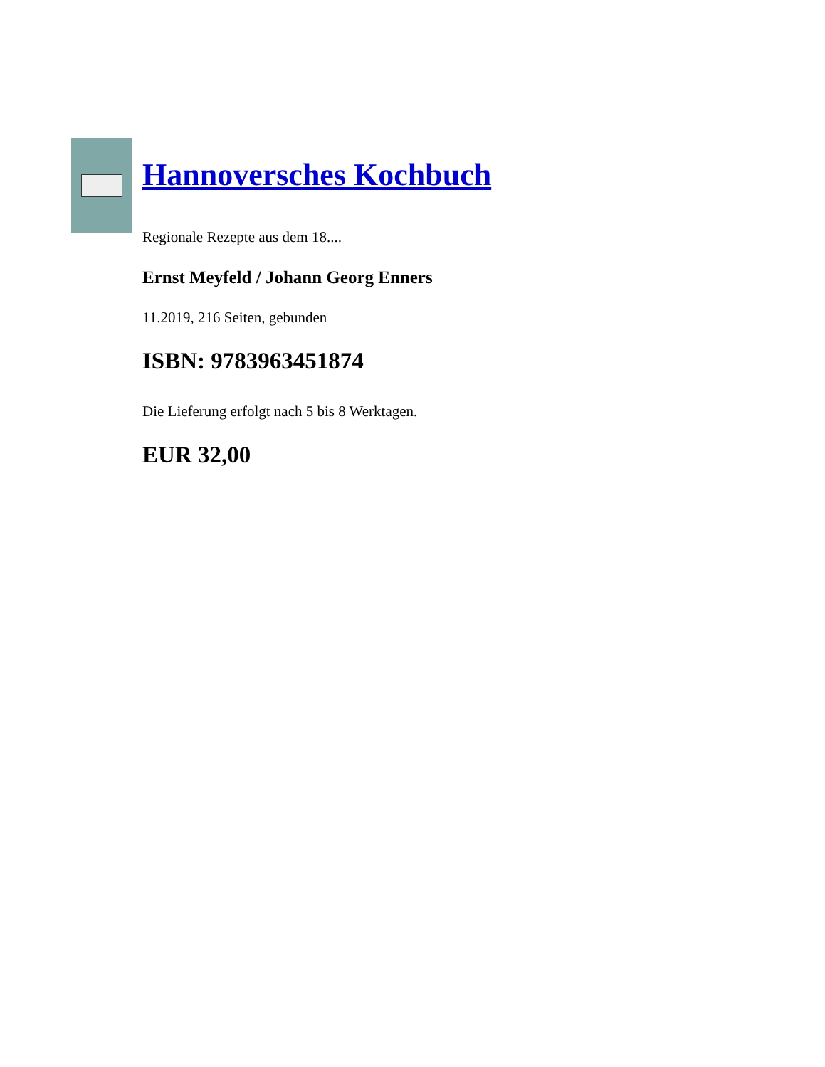Hannoversches Kochbuch
Regionale Rezepte aus dem 18....
Ernst Meyfeld / Johann Georg Enners
11.2019, 216 Seiten, gebunden
ISBN: 9783963451874
Die Lieferung erfolgt nach 5 bis 8 Werktagen.
EUR 32,00